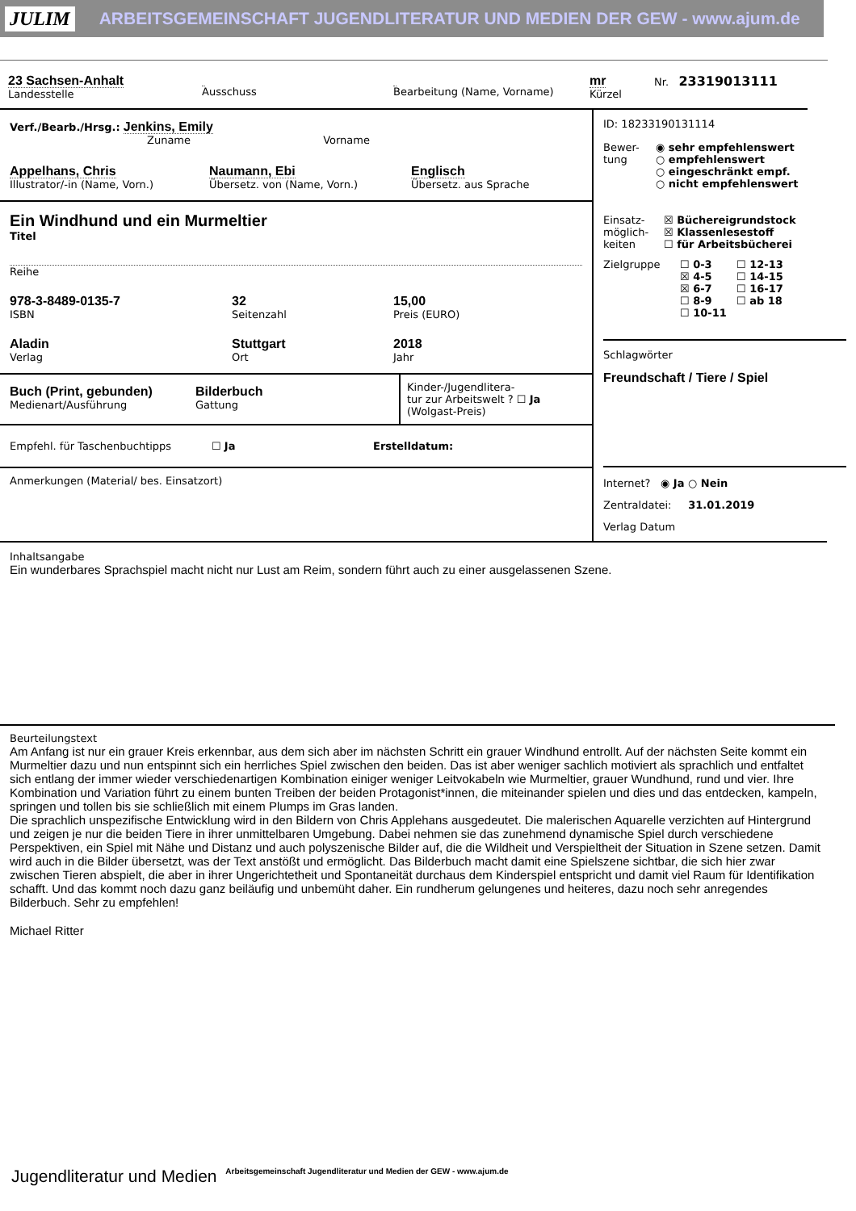JULIM ARBEITSGEMEINSCHAFT JUGENDLITERATUR UND MEDIEN DER GEW - www.ajum.de
23 Sachsen-Anhalt
Landesstelle
Ausschuss
Bearbeitung (Name, Vorname)
mr
Kürzel
Nr. 23319013111
Verf./Bearb./Hrsg.: Jenkins, Emily
Zuname Vorname
Appelhans, Chris
Illustrator/-in (Name, Vorn.)
Naumann, Ebi
Übersetz. von (Name, Vorn.)
Englisch
Übersetz. aus Sprache
Ein Windhund und ein Murmeltier
Titel
Reihe
978-3-8489-0135-7
ISBN
32
Seitenzahl
15,00
Preis (EURO)
Aladin
Verlag
Stuttgart
Ort
2018
Jahr
Buch (Print, gebunden)
Medienart/Ausführung
Bilderbuch
Gattung
Kinder-/Jugendlitera-
tur zur Arbeitswelt ? ☐ Ja
(Wolgast-Preis)
Empfehl. für Taschenbuchtipps ☐ Ja Erstelldatum:
Anmerkungen (Material/ bes. Einsatzort)
ID: 18233190131114
Bewer-
tung
◉ sehr empfehlenswert
○ empfehlenswert
○ eingeschränkt empf.
○ nicht empfehlenswert
Einsatz-
möglich-
keiten
☒ Büchereigrundstock
☒ Klassenlesestoff
☐ für Arbeitsbücherei
Zielgruppe ☐ 0-3 ☐ 12-13 ☒ 4-5 ☐ 14-15 ☒ 6-7 ☐ 16-17 ☐ 8-9 ☐ ab 18 ☐ 10-11
Schlagwörter
Freundschaft / Tiere / Spiel
Internet? ◉ Ja ○ Nein
Zentraldatei: 31.01.2019
Verlag Datum
Inhaltsangabe
Ein wunderbares Sprachspiel macht nicht nur Lust am Reim, sondern führt auch zu einer ausgelassenen Szene.
Beurteilungstext
Am Anfang ist nur ein grauer Kreis erkennbar, aus dem sich aber im nächsten Schritt ein grauer Windhund entrollt. Auf der nächsten Seite kommt ein Murmeltier dazu und nun entspinnt sich ein herrliches Spiel zwischen den beiden. Das ist aber weniger sachlich motiviert als sprachlich und entfaltet sich entlang der immer wieder verschiedenartigen Kombination einiger weniger Leitvokabeln wie Murmeltier, grauer Wundhund, rund und vier. Ihre Kombination und Variation führt zu einem bunten Treiben der beiden Protagonist*innen, die miteinander spielen und dies und das entdecken, kampeln, springen und tollen bis sie schließlich mit einem Plumps im Gras landen.
Die sprachlich unspezifische Entwicklung wird in den Bildern von Chris Applehans ausgedeutet. Die malerischen Aquarelle verzichten auf Hintergrund und zeigen je nur die beiden Tiere in ihrer unmittelbaren Umgebung. Dabei nehmen sie das zunehmend dynamische Spiel durch verschiedene Perspektiven, ein Spiel mit Nähe und Distanz und auch polyszenische Bilder auf, die die Wildheit und Verspieltheit der Situation in Szene setzen. Damit wird auch in die Bilder übersetzt, was der Text anstößt und ermöglicht. Das Bilderbuch macht damit eine Spielszene sichtbar, die sich hier zwar zwischen Tieren abspielt, die aber in ihrer Ungerichtetheit und Spontaneität durchaus dem Kinderspiel entspricht und damit viel Raum für Identifikation schafft. Und das kommt noch dazu ganz beiläufig und unbemüht daher. Ein rundherum gelungenes und heiteres, dazu noch sehr anregendes Bilderbuch. Sehr zu empfehlen!
Michael Ritter
Jugendliteratur und Medien Arbeitsgemeinschaft Jugendliteratur und Medien der GEW - www.ajum.de